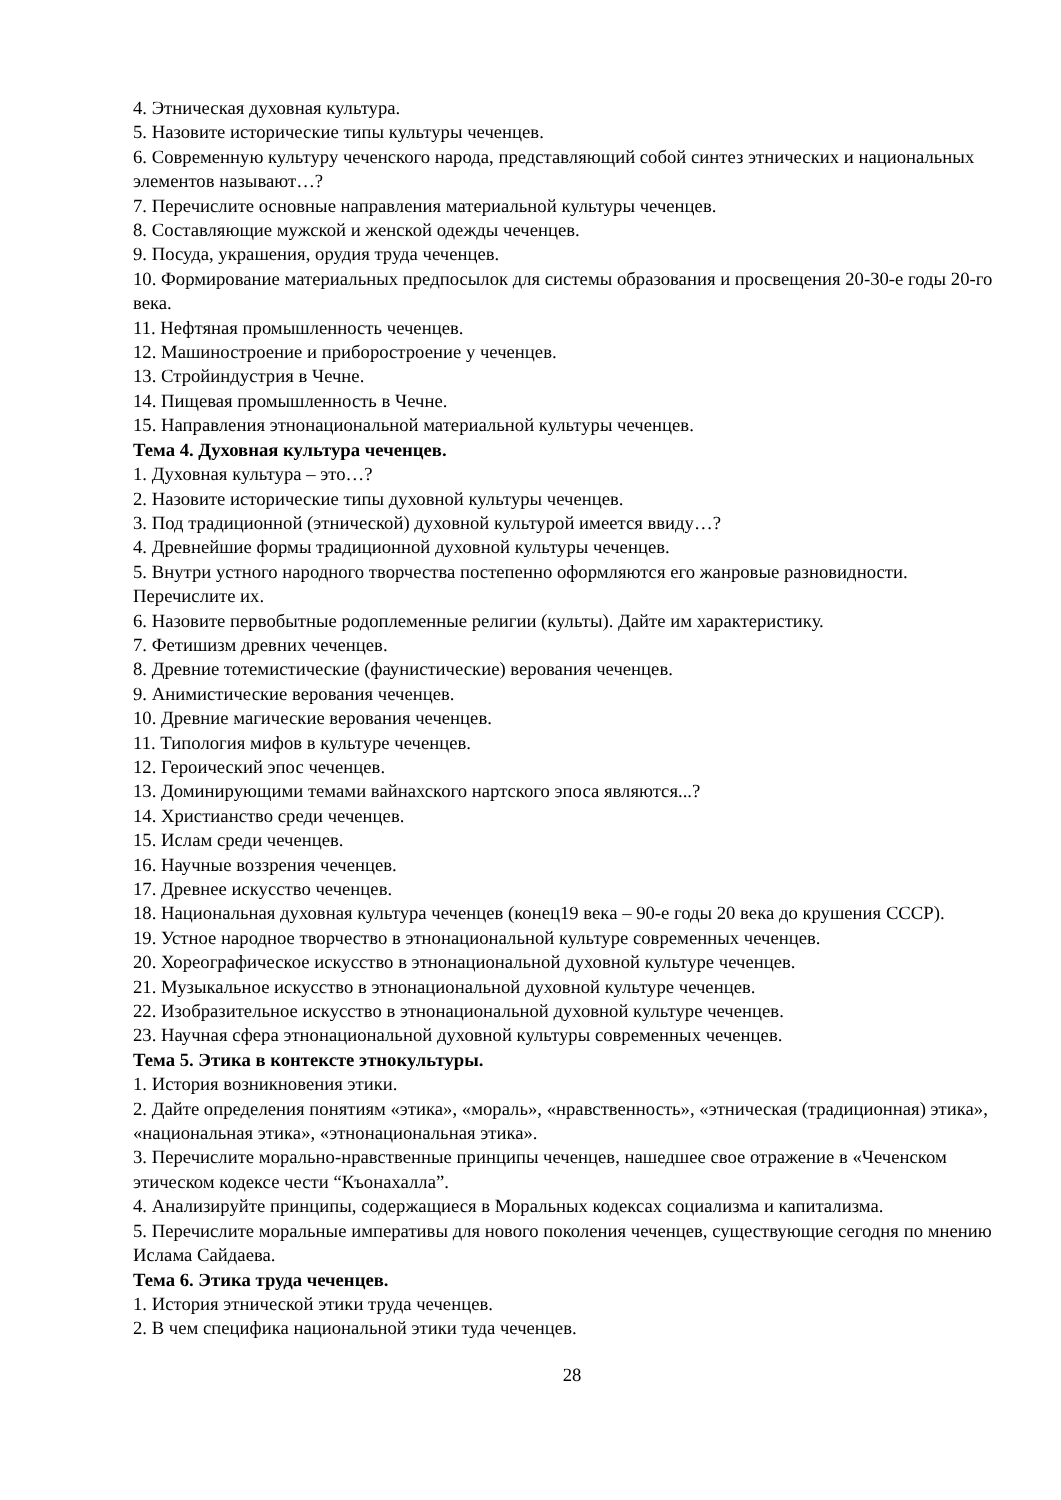4. Этническая духовная культура.
5. Назовите исторические типы культуры чеченцев.
6. Современную культуру чеченского народа, представляющий собой синтез этнических и национальных элементов называют…?
7. Перечислите основные направления материальной культуры чеченцев.
8. Составляющие мужской и женской одежды чеченцев.
9. Посуда, украшения, орудия труда чеченцев.
10. Формирование материальных предпосылок для системы образования и просвещения 20-30-е годы 20-го века.
11. Нефтяная промышленность чеченцев.
12. Машиностроение и приборостроение у чеченцев.
13. Стройиндустрия в Чечне.
14. Пищевая промышленность в Чечне.
15. Направления этнонациональной материальной культуры чеченцев.
Тема 4. Духовная культура чеченцев.
1. Духовная культура – это…?
2. Назовите исторические типы духовной культуры чеченцев.
3. Под традиционной (этнической) духовной культурой имеется ввиду…?
4. Древнейшие формы традиционной духовной культуры чеченцев.
5. Внутри устного народного творчества постепенно оформляются его жанровые разновидности. Перечислите их.
6. Назовите первобытные родоплеменные религии (культы). Дайте им характеристику.
7. Фетишизм древних чеченцев.
8. Древние тотемистические (фаунистические) верования чеченцев.
9. Анимистические верования чеченцев.
10. Древние магические верования чеченцев.
11. Типология мифов в культуре чеченцев.
12. Героический эпос чеченцев.
13. Доминирующими темами вайнахского нартского эпоса являются...?
14. Христианство среди чеченцев.
15. Ислам среди чеченцев.
16. Научные воззрения чеченцев.
17. Древнее искусство чеченцев.
18. Национальная духовная культура чеченцев (конец19 века – 90-е годы 20 века до крушения СССР).
19. Устное народное творчество в этнонациональной культуре современных чеченцев.
20. Хореографическое искусство в этнонациональной духовной культуре чеченцев.
21. Музыкальное искусство в этнонациональной духовной культуре чеченцев.
22. Изобразительное искусство в этнонациональной духовной культуре чеченцев.
23. Научная сфера этнонациональной духовной культуры современных чеченцев.
Тема 5. Этика в контексте этнокультуры.
1. История возникновения этики.
2. Дайте определения понятиям «этика», «мораль», «нравственность», «этническая (традиционная) этика», «национальная этика», «этнонациональная этика».
3. Перечислите морально-нравственные принципы чеченцев, нашедшее свое отражение в «Чеченском этическом кодексе чести “Къонахалла”.
4. Анализируйте принципы, содержащиеся в Моральных кодексах социализма и капитализма.
5. Перечислите моральные императивы для нового поколения чеченцев, существующие сегодня по мнению Ислама Сайдаева.
Тема 6. Этика труда чеченцев.
1. История этнической этики труда чеченцев.
2. В чем специфика национальной этики туда чеченцев.
28